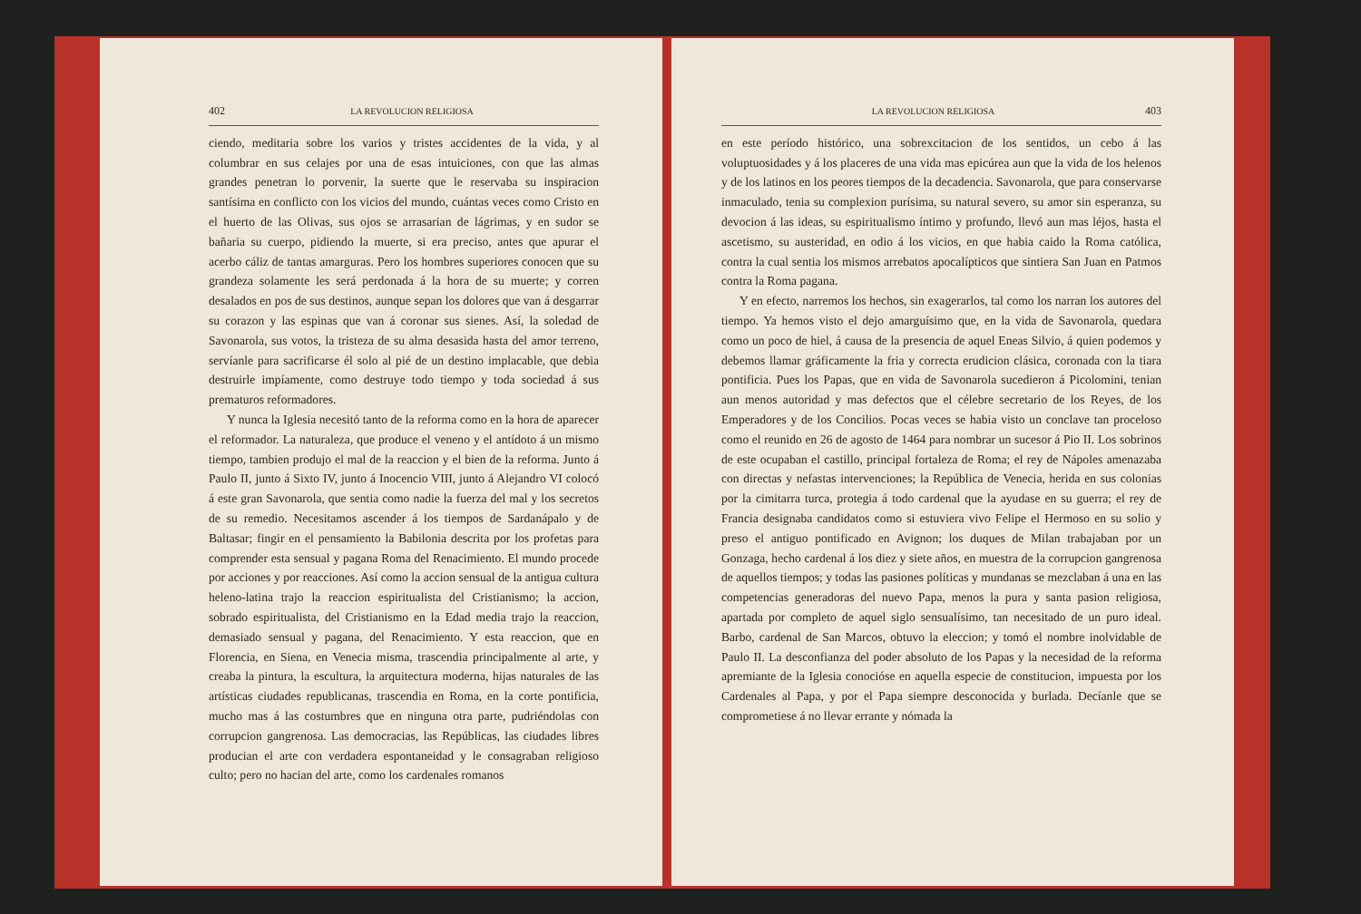402 LA REVOLUCION RELIGIOSA
ciendo, meditaria sobre los varios y tristes accidentes de la vida, y al columbrar en sus celajes por una de esas intuiciones, con que las almas grandes penetran lo porvenir, la suerte que le reservaba su inspiracion santísima en conflicto con los vicios del mundo, cuántas veces como Cristo en el huerto de las Olivas, sus ojos se arrasarian de lágrimas, y en sudor se bañaria su cuerpo, pidiendo la muerte, si era preciso, antes que apurar el acerbo cáliz de tantas amarguras. Pero los hombres superiores conocen que su grandeza solamente les será perdonada á la hora de su muerte; y corren desalados en pos de sus destinos, aunque sepan los dolores que van á desgarrar su corazon y las espinas que van á coronar sus sienes. Así, la soledad de Savonarola, sus votos, la tristeza de su alma desasida hasta del amor terreno, servíanle para sacrificarse él solo al pié de un destino implacable, que debia destruirle impíamente, como destruye todo tiempo y toda sociedad á sus prematuros reformadores.
Y nunca la Iglesia necesitó tanto de la reforma como en la hora de aparecer el reformador. La naturaleza, que produce el veneno y el antídoto á un mismo tiempo, tambien produjo el mal de la reaccion y el bien de la reforma. Junto á Paulo II, junto á Sixto IV, junto á Inocencio VIII, junto á Alejandro VI colocó á este gran Savonarola, que sentia como nadie la fuerza del mal y los secretos de su remedio. Necesitamos ascender á los tiempos de Sardanápalo y de Baltasar; fingir en el pensamiento la Babilonia descrita por los profetas para comprender esta sensual y pagana Roma del Renacimiento. El mundo procede por acciones y por reacciones. Así como la accion sensual de la antigua cultura heleno-latina trajo la reaccion espiritualista del Cristianismo; la accion, sobrado espiritualista, del Cristianismo en la Edad media trajo la reaccion, demasiado sensual y pagana, del Renacimiento. Y esta reaccion, que en Florencia, en Siena, en Venecia misma, trascendia principalmente al arte, y creaba la pintura, la escultura, la arquitectura moderna, hijas naturales de las artísticas ciudades republicanas, trascendia en Roma, en la corte pontificia, mucho mas á las costumbres que en ninguna otra parte, pudriéndolas con corrupcion gangrenosa. Las democracias, las Repúblicas, las ciudades libres producian el arte con verdadera espontaneidad y le consagraban religioso culto; pero no hacian del arte, como los cardenales romanos
LA REVOLUCION RELIGIOSA 403
en este período histórico, una sobrexcitacion de los sentidos, un cebo á las voluptuosidades y á los placeres de una vida mas epicúrea aun que la vida de los helenos y de los latinos en los peores tiempos de la decadencia. Savonarola, que para conservarse inmaculado, tenia su complexion purísima, su natural severo, su amor sin esperanza, su devocion á las ideas, su espiritualismo íntimo y profundo, llevó aun mas léjos, hasta el ascetismo, su austeridad, en odio á los vicios, en que habia caido la Roma católica, contra la cual sentia los mismos arrebatos apocalípticos que sintiera San Juan en Patmos contra la Roma pagana.
Y en efecto, narremos los hechos, sin exagerarlos, tal como los narran los autores del tiempo. Ya hemos visto el dejo amarguísimo que, en la vida de Savonarola, quedara como un poco de hiel, á causa de la presencia de aquel Eneas Silvio, á quien podemos y debemos llamar gráficamente la fria y correcta erudicion clásica, coronada con la tiara pontificia. Pues los Papas, que en vida de Savonarola sucedieron á Picolomini, tenian aun menos autoridad y mas defectos que el célebre secretario de los Reyes, de los Emperadores y de los Concilios. Pocas veces se habia visto un conclave tan proceloso como el reunido en 26 de agosto de 1464 para nombrar un sucesor á Pio II. Los sobrinos de este ocupaban el castillo, principal fortaleza de Roma; el rey de Nápoles amenazaba con directas y nefastas intervenciones; la República de Venecia, herida en sus colonias por la cimitarra turca, protegia á todo cardenal que la ayudase en su guerra; el rey de Francia designaba candidatos como si estuviera vivo Felipe el Hermoso en su solio y preso el antiguo pontificado en Avignon; los duques de Milan trabajaban por un Gonzaga, hecho cardenal á los diez y siete años, en muestra de la corrupcion gangrenosa de aquellos tiempos; y todas las pasiones políticas y mundanas se mezclaban á una en las competencias generadoras del nuevo Papa, menos la pura y santa pasion religiosa, apartada por completo de aquel siglo sensualísimo, tan necesitado de un puro ideal. Barbo, cardenal de San Marcos, obtuvo la eleccion; y tomó el nombre inolvidable de Paulo II. La desconfianza del poder absoluto de los Papas y la necesidad de la reforma apremiante de la Iglesia conocióse en aquella especie de constitucion, impuesta por los Cardenales al Papa, y por el Papa siempre desconocida y burlada. Decíanle que se comprometiese á no llevar errante y nómada la